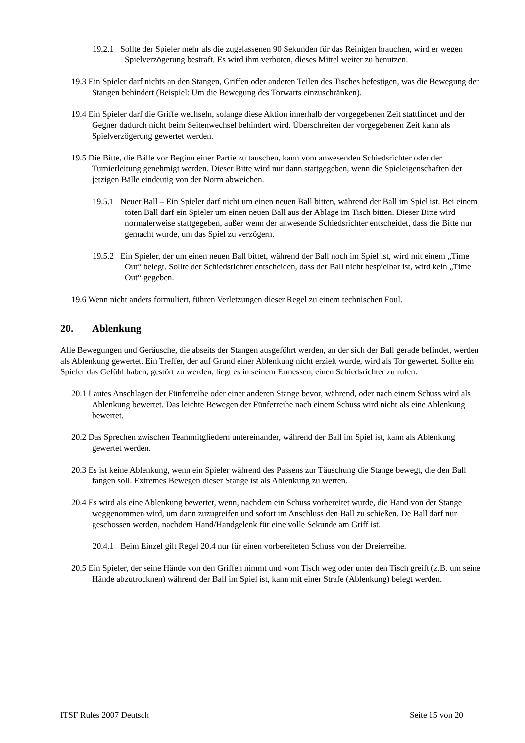19.2.1 Sollte der Spieler mehr als die zugelassenen 90 Sekunden für das Reinigen brauchen, wird er wegen Spielverzögerung bestraft. Es wird ihm verboten, dieses Mittel weiter zu benutzen.
19.3 Ein Spieler darf nichts an den Stangen, Griffen oder anderen Teilen des Tisches befestigen, was die Bewegung der Stangen behindert (Beispiel: Um die Bewegung des Torwarts einzuschränken).
19.4 Ein Spieler darf die Griffe wechseln, solange diese Aktion innerhalb der vorgegebenen Zeit stattfindet und der Gegner dadurch nicht beim Seitenwechsel behindert wird. Überschreiten der vorgegebenen Zeit kann als Spielverzögerung gewertet werden.
19.5 Die Bitte, die Bälle vor Beginn einer Partie zu tauschen, kann vom anwesenden Schiedsrichter oder der Turnierleitung genehmigt werden. Dieser Bitte wird nur dann stattgegeben, wenn die Spieleigenschaften der jetzigen Bälle eindeutig von der Norm abweichen.
19.5.1 Neuer Ball – Ein Spieler darf nicht um einen neuen Ball bitten, während der Ball im Spiel ist. Bei einem toten Ball darf ein Spieler um einen neuen Ball aus der Ablage im Tisch bitten. Dieser Bitte wird normalerweise stattgegeben, außer wenn der anwesende Schiedsrichter entscheidet, dass die Bitte nur gemacht wurde, um das Spiel zu verzögern.
19.5.2 Ein Spieler, der um einen neuen Ball bittet, während der Ball noch im Spiel ist, wird mit einem „Time Out“ belegt. Sollte der Schiedsrichter entscheiden, dass der Ball nicht bespielbar ist, wird kein „Time Out“ gegeben.
19.6 Wenn nicht anders formuliert, führen Verletzungen dieser Regel zu einem technischen Foul.
20. Ablenkung
Alle Bewegungen und Geräusche, die abseits der Stangen ausgeführt werden, an der sich der Ball gerade befindet, werden als Ablenkung gewertet. Ein Treffer, der auf Grund einer Ablenkung nicht erzielt wurde, wird als Tor gewertet. Sollte ein Spieler das Gefühl haben, gestört zu werden, liegt es in seinem Ermessen, einen Schiedsrichter zu rufen.
20.1 Lautes Anschlagen der Fünferreihe oder einer anderen Stange bevor, während, oder nach einem Schuss wird als Ablenkung bewertet. Das leichte Bewegen der Fünferreihe nach einem Schuss wird nicht als eine Ablenkung bewertet.
20.2 Das Sprechen zwischen Teammitgliedern untereinander, während der Ball im Spiel ist, kann als Ablenkung gewertet werden.
20.3 Es ist keine Ablenkung, wenn ein Spieler während des Passens zur Täuschung die Stange bewegt, die den Ball fangen soll. Extremes Bewegen dieser Stange ist als Ablenkung zu werten.
20.4 Es wird als eine Ablenkung bewertet, wenn, nachdem ein Schuss vorbereitet wurde, die Hand von der Stange weggenommen wird, um dann zuzugreifen und sofort im Anschluss den Ball zu schießen. De Ball darf nur geschossen werden, nachdem Hand/Handgelenk für eine volle Sekunde am Griff ist.
20.4.1 Beim Einzel gilt Regel 20.4 nur für einen vorbereiteten Schuss von der Dreierreihe.
20.5 Ein Spieler, der seine Hände von den Griffen nimmt und vom Tisch weg oder unter den Tisch greift (z.B. um seine Hände abzutrocknen) während der Ball im Spiel ist, kann mit einer Strafe (Ablenkung) belegt werden.
ITSF Rules 2007 Deutsch Seite 15 von 20